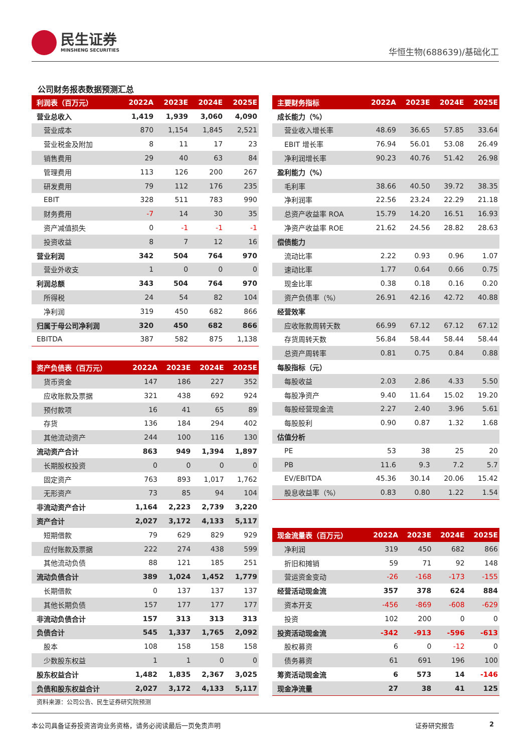民生证券
MINSHENG SECURITIES
华恒生物(688639)/基础化工
公司财务报表数据预测汇总
| 利润表（百万元） | 2022A | 2023E | 2024E | 2025E |
| --- | --- | --- | --- | --- |
| 营业总收入 | 1,419 | 1,939 | 3,060 | 4,090 |
| 营业成本 | 870 | 1,154 | 1,845 | 2,521 |
| 营业税金及附加 | 8 | 11 | 17 | 23 |
| 销售费用 | 29 | 40 | 63 | 84 |
| 管理费用 | 113 | 126 | 200 | 267 |
| 研发费用 | 79 | 112 | 176 | 235 |
| EBIT | 328 | 511 | 783 | 990 |
| 财务费用 | -7 | 14 | 30 | 35 |
| 资产减值损失 | 0 | -1 | -1 | -1 |
| 投资收益 | 8 | 7 | 12 | 16 |
| 营业利润 | 342 | 504 | 764 | 970 |
| 营业外收支 | 1 | 0 | 0 | 0 |
| 利润总额 | 343 | 504 | 764 | 970 |
| 所得税 | 24 | 54 | 82 | 104 |
| 净利润 | 319 | 450 | 682 | 866 |
| 归属于母公司净利润 | 320 | 450 | 682 | 866 |
| EBITDA | 387 | 582 | 875 | 1,138 |
| 资产负债表（百万元） | 2022A | 2023E | 2024E | 2025E |
| --- | --- | --- | --- | --- |
| 货币资金 | 147 | 186 | 227 | 352 |
| 应收账款及票据 | 321 | 438 | 692 | 924 |
| 预付款项 | 16 | 41 | 65 | 89 |
| 存货 | 136 | 184 | 294 | 402 |
| 其他流动资产 | 244 | 100 | 116 | 130 |
| 流动资产合计 | 863 | 949 | 1,394 | 1,897 |
| 长期股权投资 | 0 | 0 | 0 | 0 |
| 固定资产 | 763 | 893 | 1,017 | 1,762 |
| 无形资产 | 73 | 85 | 94 | 104 |
| 非流动资产合计 | 1,164 | 2,223 | 2,739 | 3,220 |
| 资产合计 | 2,027 | 3,172 | 4,133 | 5,117 |
| 短期借款 | 79 | 629 | 829 | 929 |
| 应付账款及票据 | 222 | 274 | 438 | 599 |
| 其他流动负债 | 88 | 121 | 185 | 251 |
| 流动负债合计 | 389 | 1,024 | 1,452 | 1,779 |
| 长期借款 | 0 | 137 | 137 | 137 |
| 其他长期负债 | 157 | 177 | 177 | 177 |
| 非流动负债合计 | 157 | 313 | 313 | 313 |
| 负债合计 | 545 | 1,337 | 1,765 | 2,092 |
| 股本 | 108 | 158 | 158 | 158 |
| 少数股东权益 | 1 | 1 | 0 | 0 |
| 股东权益合计 | 1,482 | 1,835 | 2,367 | 3,025 |
| 负债和股东权益合计 | 2,027 | 3,172 | 4,133 | 5,117 |
资料来源：公司公告、民生证券研究院预测
| 主要财务指标 | 2022A | 2023E | 2024E | 2025E |
| --- | --- | --- | --- | --- |
| 成长能力（%） | | | | |
| 营业收入增长率 | 48.69 | 36.65 | 57.85 | 33.64 |
| EBIT 增长率 | 76.94 | 56.01 | 53.08 | 26.49 |
| 净利润增长率 | 90.23 | 40.76 | 51.42 | 26.98 |
| 盈利能力（%） | | | | |
| 毛利率 | 38.66 | 40.50 | 39.72 | 38.35 |
| 净利润率 | 22.56 | 23.24 | 22.29 | 21.18 |
| 总资产收益率 ROA | 15.79 | 14.20 | 16.51 | 16.93 |
| 净资产收益率 ROE | 21.62 | 24.56 | 28.82 | 28.63 |
| 偿债能力 | | | | |
| 流动比率 | 2.22 | 0.93 | 0.96 | 1.07 |
| 速动比率 | 1.77 | 0.64 | 0.66 | 0.75 |
| 现金比率 | 0.38 | 0.18 | 0.16 | 0.20 |
| 资产负债率（%） | 26.91 | 42.16 | 42.72 | 40.88 |
| 经营效率 | | | | |
| 应收账款周转天数 | 66.99 | 67.12 | 67.12 | 67.12 |
| 存货周转天数 | 56.84 | 58.44 | 58.44 | 58.44 |
| 总资产周转率 | 0.81 | 0.75 | 0.84 | 0.88 |
| 每股指标（元） | | | | |
| 每股收益 | 2.03 | 2.86 | 4.33 | 5.50 |
| 每股净资产 | 9.40 | 11.64 | 15.02 | 19.20 |
| 每股经营现金流 | 2.27 | 2.40 | 3.96 | 5.61 |
| 每股股利 | 0.90 | 0.87 | 1.32 | 1.68 |
| 估值分析 | | | | |
| PE | 53 | 38 | 25 | 20 |
| PB | 11.6 | 9.3 | 7.2 | 5.7 |
| EV/EBITDA | 45.36 | 30.14 | 20.06 | 15.42 |
| 股息收益率（%） | 0.83 | 0.80 | 1.22 | 1.54 |
| 现金流量表（百万元） | 2022A | 2023E | 2024E | 2025E |
| --- | --- | --- | --- | --- |
| 净利润 | 319 | 450 | 682 | 866 |
| 折旧和摊销 | 59 | 71 | 92 | 148 |
| 营运资金变动 | -26 | -168 | -173 | -155 |
| 经营活动现金流 | 357 | 378 | 624 | 884 |
| 资本开支 | -456 | -869 | -608 | -629 |
| 投资 | 102 | 200 | 0 | 0 |
| 投资活动现金流 | -342 | -913 | -596 | -613 |
| 股权募资 | 6 | 0 | -12 | 0 |
| 债务募资 | 61 | 691 | 196 | 100 |
| 筹资活动现金流 | 6 | 573 | 14 | -146 |
| 现金净流量 | 27 | 38 | 41 | 125 |
本公司具备证券投资咨询业务资格，请务必阅读最后一页免责声明 证券研究报告 2